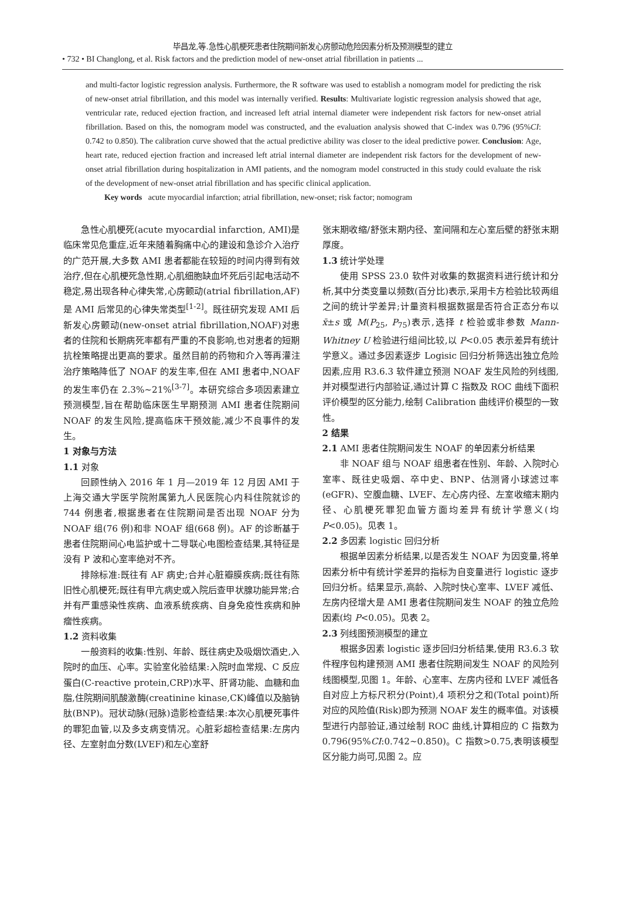毕昌龙,等.急性心肌梗死患者住院期间新发心房颤动危险因素分析及预测模型的建立
• 732 • BI Changlong, et al. Risk factors and the prediction model of new-onset atrial fibrillation in patients ...
and multi-factor logistic regression analysis. Furthermore, the R software was used to establish a nomogram model for predicting the risk of new-onset atrial fibrillation, and this model was internally verified. Results: Multivariate logistic regression analysis showed that age, ventricular rate, reduced ejection fraction, and increased left atrial internal diameter were independent risk factors for new-onset atrial fibrillation. Based on this, the nomogram model was constructed, and the evaluation analysis showed that C-index was 0.796 (95%CI: 0.742 to 0.850). The calibration curve showed that the actual predictive ability was closer to the ideal predictive power. Conclusion: Age, heart rate, reduced ejection fraction and increased left atrial internal diameter are independent risk factors for the development of new-onset atrial fibrillation during hospitalization in AMI patients, and the nomogram model constructed in this study could evaluate the risk of the development of new-onset atrial fibrillation and has specific clinical application.
Key words acute myocardial infarction; atrial fibrillation, new-onset; risk factor; nomogram
急性心肌梗死(acute myocardial infarction, AMI)是临床常见危重症,近年来随着胸痛中心的建设和急诊介入治疗的广范开展,大多数 AMI 患者都能在较短的时间内得到有效治疗,但在心肌梗死急性期,心肌细胞缺血坏死后引起电活动不稳定,易出现各种心律失常,心房颤动(atrial fibrillation,AF)是 AMI 后常见的心律失常类型<sup>[1-2]</sup>。既往研究发现 AMI 后新发心房颤动(new-onset atrial fibrillation,NOAF)对患者的住院和长期病死率都有严重的不良影响,也对患者的短期抗栓策略提出更高的要求。虽然目前的药物和介入等再灌注治疗策略降低了 NOAF 的发生率,但在 AMI 患者中,NOAF 的发生率仍在 2.3%~21%<sup>[3-7]</sup>。本研究综合多项因素建立预测模型,旨在帮助临床医生早期预测 AMI 患者住院期间 NOAF 的发生风险,提高临床干预效能,减少不良事件的发生。
1 对象与方法
1.1 对象
回顾性纳入 2016 年 1 月—2019 年 12 月因 AMI 于上海交通大学医学院附属第九人民医院心内科住院就诊的 744 例患者,根据患者在住院期间是否出现 NOAF 分为 NOAF 组(76 例)和非 NOAF 组(668 例)。AF 的诊断基于患者住院期间心电监护或十二导联心电图检查结果,其特征是没有 P 波和心室率绝对不齐。
排除标准:既往有 AF 病史;合并心脏瓣膜疾病;既往有陈旧性心肌梗死;既往有甲亢病史或入院后查甲状腺功能异常;合并有严重感染性疾病、血液系统疾病、自身免疫性疾病和肿瘤性疾病。
1.2 资料收集
一般资料的收集:性别、年龄、既往病史及吸烟饮酒史,入院时的血压、心率。实验室化验结果:入院时血常规、C 反应蛋白(C-reactive protein,CRP)水平、肝肾功能、血糖和血脂,住院期间肌酸激酶(creatinine kinase,CK)峰值以及脑钠肽(BNP)。冠状动脉(冠脉)造影检查结果:本次心肌梗死事件的罪犯血管,以及多支病变情况。心脏彩超检查结果:左房内径、左室射血分数(LVEF)和左心室舒
张末期收缩/舒张末期内径、室间隔和左心室后壁的舒张末期厚度。
1.3 统计学处理
使用 SPSS 23.0 软件对收集的数据资料进行统计和分析,其中分类变量以频数(百分比)表示,采用卡方检验比较两组之间的统计学差异;计量资料根据数据是否符合正态分布以 x̄±s 或 M(P<sub>25</sub>, P<sub>75</sub>)表示,选择 t 检验或非参数 Mann-Whitney U 检验进行组间比较,以 P<0.05 表示差异有统计学意义。通过多因素逐步 Logisic 回归分析筛选出独立危险因素,应用 R3.6.3 软件建立预测 NOAF 发生风险的列线图,并对模型进行内部验证,通过计算 C 指数及 ROC 曲线下面积评价模型的区分能力,绘制 Calibration 曲线评价模型的一致性。
2 结果
2.1 AMI 患者住院期间发生 NOAF 的单因素分析结果
非 NOAF 组与 NOAF 组患者在性别、年龄、入院时心室率、既往史吸烟、卒中史、BNP、估测肾小球滤过率(eGFR)、空腹血糖、LVEF、左心房内径、左室收缩末期内径、心肌梗死罪犯血管方面均差异有统计学意义(均 P<0.05)。见表 1。
2.2 多因素 logistic 回归分析
根据单因素分析结果,以是否发生 NOAF 为因变量,将单因素分析中有统计学差异的指标为自变量进行 logistic 逐步回归分析。结果显示,高龄、入院时快心室率、LVEF 减低、左房内径增大是 AMI 患者住院期间发生 NOAF 的独立危险因素(均 P<0.05)。见表 2。
2.3 列线图预测模型的建立
根据多因素 logistic 逐步回归分析结果,使用 R3.6.3 软件程序包构建预测 AMI 患者住院期间发生 NOAF 的风险列线图模型,见图 1。年龄、心室率、左房内径和 LVEF 减低各自对应上方标尺积分(Point),4 项积分之和(Total point)所对应的风险值(Risk)即为预测 NOAF 发生的概率值。对该模型进行内部验证,通过绘制 ROC 曲线,计算相应的 C 指数为 0.796(95%CI:0.742~0.850)。C 指数>0.75,表明该模型区分能力尚可,见图 2。应